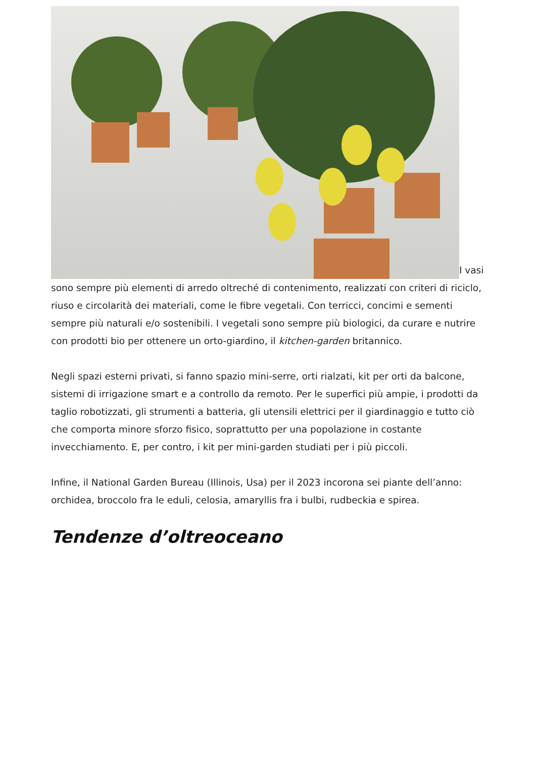I vasi sono sempre più elementi di arredo oltreché di contenimento, realizzati con criteri di riciclo, riuso e circolarità dei materiali, come le fibre vegetali. Con terricci, concimi e sementi sempre più naturali e/o sostenibili. I vegetali sono sempre più biologici, da curare e nutrire con prodotti bio per ottenere un orto-giardino, il kitchen-garden britannico.
Negli spazi esterni privati, si fanno spazio mini-serre, orti rialzati, kit per orti da balcone, sistemi di irrigazione smart e a controllo da remoto. Per le superfici più ampie, i prodotti da taglio robotizzati, gli strumenti a batteria, gli utensili elettrici per il giardinaggio e tutto ciò che comporta minore sforzo fisico, soprattutto per una popolazione in costante invecchiamento. E, per contro, i kit per mini-garden studiati per i più piccoli.
Infine, il National Garden Bureau (Illinois, Usa) per il 2023 incorona sei piante dell’anno: orchidea, broccolo fra le eduli, celosia, amaryllis fra i bulbi, rudbeckia e spirea.
Tendenze d’oltreoceano